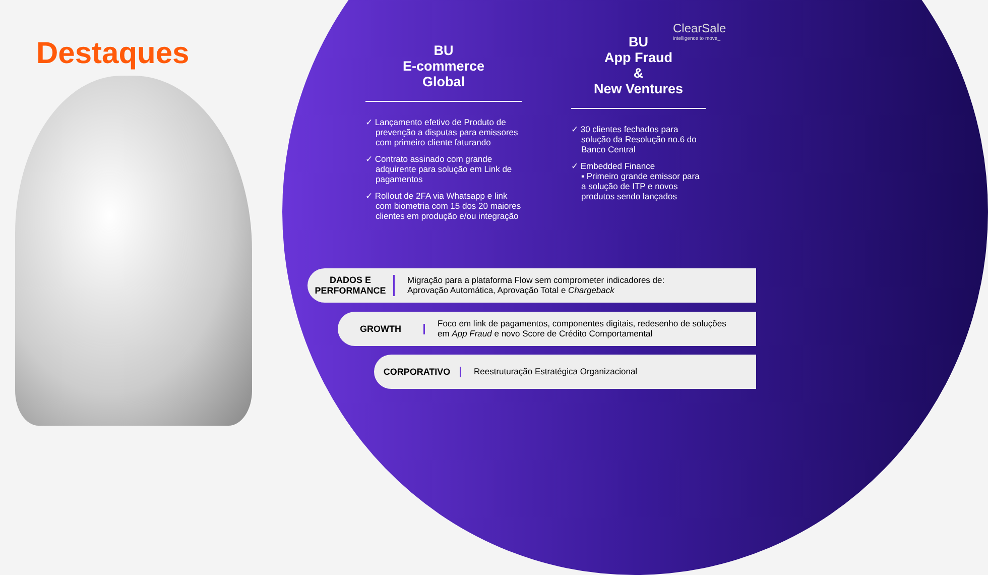Destaques
ClearSale
intelligence to move_
BU
E-commerce
Global
✓ Lançamento efetivo de Produto de prevenção a disputas para emissores com primeiro cliente faturando
✓ Contrato assinado com grande adquirente para solução em Link de pagamentos
✓ Rollout de 2FA via Whatsapp e link com biometria com 15 dos 20 maiores clientes em produção e/ou integração
BU
App Fraud
&
New Ventures
✓ 30 clientes fechados para solução da Resolução no.6 do Banco Central
✓ Embedded Finance
▪ Primeiro grande emissor para a solução de ITP e novos produtos sendo lançados
DADOS E PERFORMANCE Migração para a plataforma Flow sem comprometer indicadores de:
Aprovação Automática, Aprovação Total e Chargeback
GROWTH Foco em link de pagamentos, componentes digitais, redesenho de soluções
em App Fraud e novo Score de Crédito Comportamental
CORPORATIVO Reestruturação Estratégica Organizacional